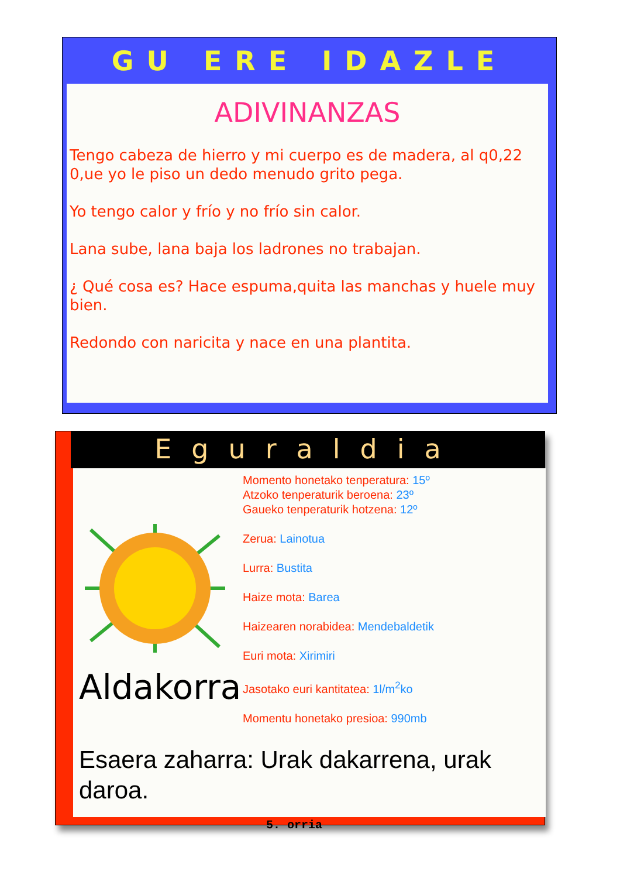GU ERE IDAZLE
ADIVINANZAS
Tengo cabeza de hierro y mi cuerpo es de madera, al q0,22 0,ue yo le piso un dedo menudo grito pega.
Yo tengo calor y frío y no frío sin calor.
Lana sube, lana baja los ladrones no trabajan.
¿ Qué cosa es? Hace espuma,quita las manchas y huele muy bien.
Redondo con naricita y nace en una plantita.
Eguraldia
Aldakorra
Momento honetako tenperatura: 15º
Atzoko tenperaturik beroena: 23º
Gaueko tenperaturik hotzena: 12º
Zerua: Lainotua
Lurra: Bustita
Haize mota: Barea
Haizearen norabidea: Mendebaldetik
Euri mota: Xirimiri
Jasotako euri kantitatea: 1l/m<sup>2</sup>ko
Momentu honetako presioa: 990mb
Esaera zaharra: Urak dakarrena, urak daroa.
5. orria